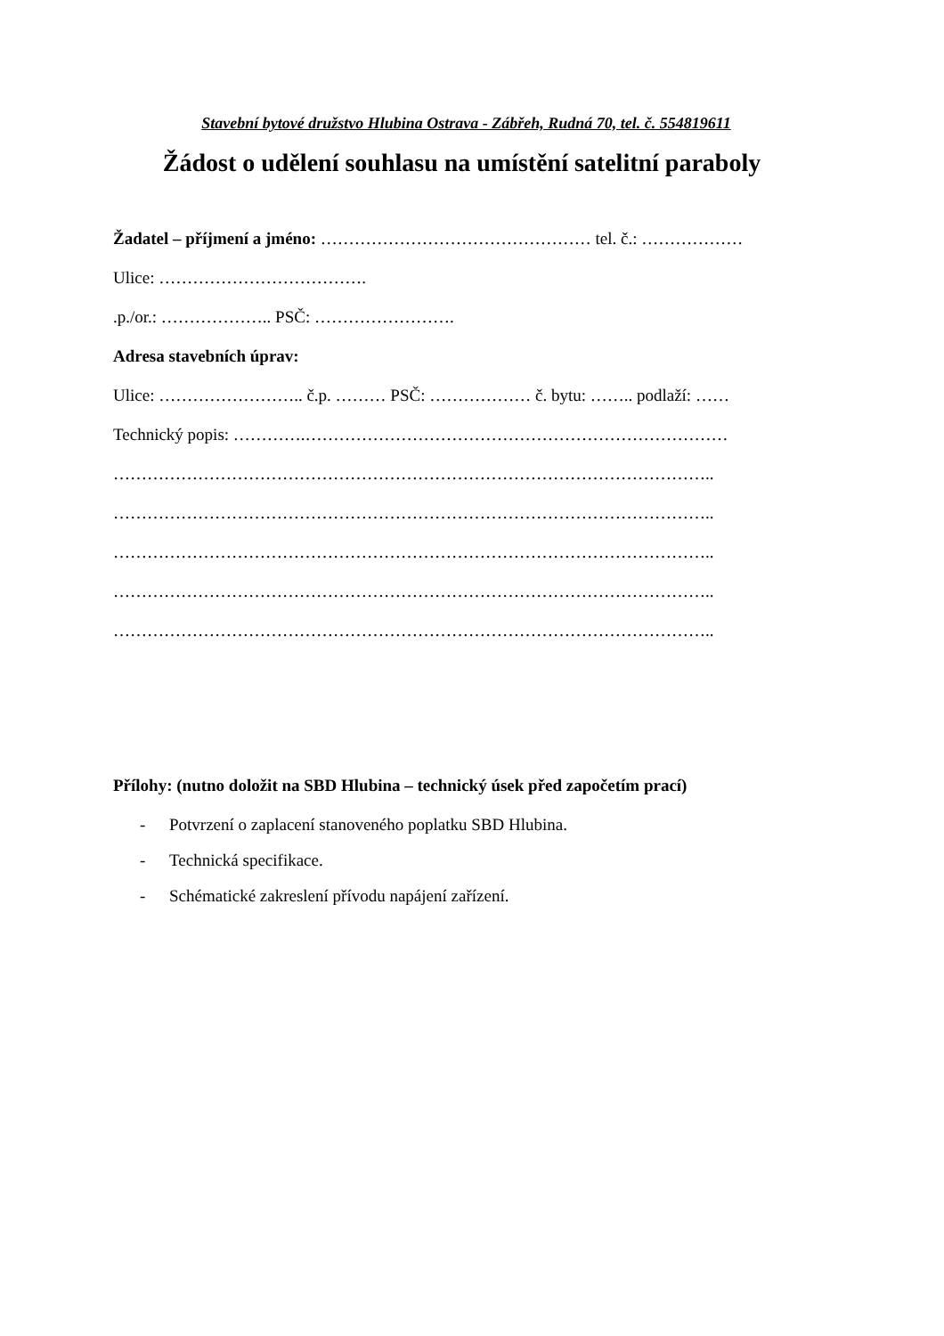Stavební bytové družstvo Hlubina Ostrava - Zábřeh, Rudná 70, tel. č. 554819611
Žádost o udělení souhlasu na umístění satelitní paraboly
Žadatel – příjmení a jméno: ………………………………………… tel. č.: ………………
Ulice: ……………………………….
.p./or.: ……………….. PSČ: …………………….
Adresa stavebních úprav:
Ulice: …………………….. č.p. ……… PSČ: ……………… č. bytu: …….. podlaží: ……
Technický popis: ………….…………………………………………………………………
……………………………………………………………………………………………..
……………………………………………………………………………………………..
……………………………………………………………………………………………..
……………………………………………………………………………………………..
……………………………………………………………………………………………..
Přílohy: (nutno doložit na SBD Hlubina – technický úsek před započetím prací)
- Potvrzení o zaplacení stanoveného poplatku SBD Hlubina.
- Technická specifikace.
- Schématické zakreslení přívodu napájení zařízení.